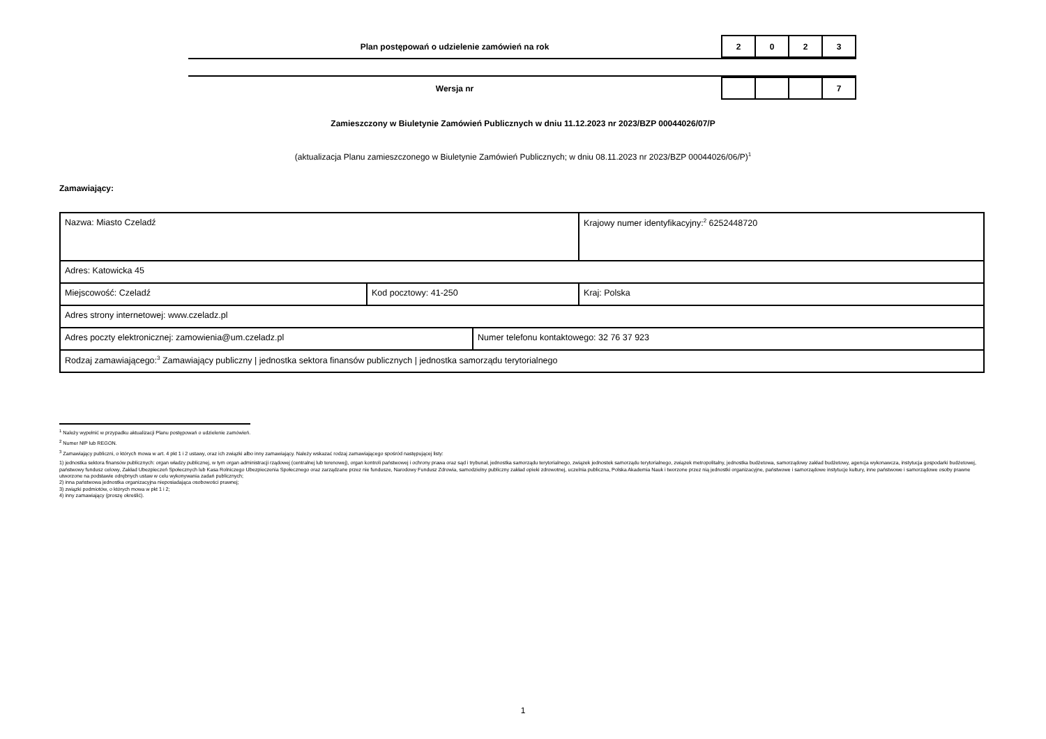Plan postępowań o udzielenie zamówień na rok
| 2 | 0 | 2 | 3 |
Wersja nr
| | | | 7 |
Zamieszczony w Biuletynie Zamówień Publicznych w dniu 11.12.2023 nr 2023/BZP 00044026/07/P
(aktualizacja Planu zamieszczonego w Biuletynie Zamówień Publicznych; w dniu 08.11.2023 nr 2023/BZP 00044026/06/P)<sup>1</sup>
Zamawiający:
| Nazwa: Miasto Czeladź | | | Krajowy numer identyfikacyjny:<sup>2</sup> 6252448720 |
| Adres: Katowicka 45 | | | |
| Miejscowość: Czeladź | Kod pocztowy: 41-250 | | Kraj: Polska |
| Adres strony internetowej: www.czeladz.pl | | | |
| Adres poczty elektronicznej: zamowienia@um.czeladz.pl | | Numer telefonu kontaktowego: 32 76 37 923 | |
| Rodzaj zamawiającego:<sup>3</sup> Zamawiający publiczny / jednostka sektora finansów publicznych / jednostka samorządu terytorialnego | | | |
<sup>1</sup> Należy wypełnić w przypadku aktualizacji Planu postępowań o udzielenie zamówień.
<sup>2</sup> Numer NIP lub REGON.
<sup>3</sup> Zamawiający publiczni, o których mowa w art. 4 pkt 1 i 2 ustawy, oraz ich związki albo inny zamawiający. Należy wskazać rodzaj zamawiającego spośród następującej listy:
1) jednostka sektora finansów publicznych: organ władzy publicznej, w tym organ administracji rządowej (centralnej lub terenowej), organ kontroli państwowej i ochrony prawa oraz sąd i trybunał, jednostka samorządu terytorialnego, związek jednostek samorządu terytorialnego, związek metropolitalny, jednostka budżetowa, samorządowy zakład budżetowy, agencja wykonawcza, instytucja gospodarki budżetowej, państwowy fundusz celowy, Zakład Ubezpieczeń Społecznych lub Kasa Rolniczego Ubezpieczenia Społecznego oraz zarządzane przez nie fundusze, Narodowy Fundusz Zdrowia, samodzielny publiczny zakład opieki zdrowotnej, uczelnia publiczna, Polska Akademia Nauk i tworzone przez nią jednostki organizacyjne, państwowe i samorządowe instytucje kultury, inne państwowe i samorządowe osoby prawne utworzone na podstawie odrębnych ustaw w celu wykonywania zadań publicznych;
2) inna państwowa jednostka organizacyjna nieposiadająca osobowości prawnej;
3) związki podmiotów, o których mowa w pkt 1 i 2;
4) inny zamawiający (proszę określić).
1